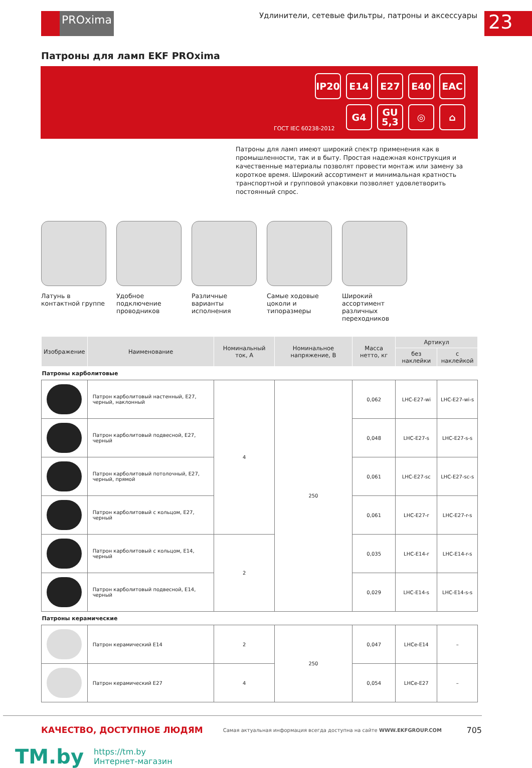PROxima
Удлинители, сетевые фильтры, патроны и аксессуары
23
Патроны для ламп EKF PROxima
IP20 E14 E27 E40 EAC G4 GU 5,3 ◎ ⌂
ГОСТ IEC 60238-2012
Патроны для ламп имеют широкий спектр применения как в промышленности, так и в быту. Простая надежная конструкция и качественные материалы позволят провести монтаж или замену за короткое время. Широкий ассортимент и минимальная кратность транспортной и групповой упаковки позволяет удовлетворить постоянный спрос.
Латунь в контактной группе
Удобное подключение проводников
Различные варианты исполнения
Самые ходовые цоколи и типоразмеры
Широкий ассортимент различных переходников
| Изображение | Наименование | Номинальный ток, А | Номинальное напряжение, В | Масса нетто, кг | Артикул | |
| --- | --- | --- | --- | --- | --- | --- |
| | | | | | без наклейки | с наклейкой |
| Патроны карболитовые | | | | | | |
| | Патрон карболитовый настенный, E27, черный, наклонный | 4 | 250 | 0,062 | LHC-E27-wi | LHC-E27-wi-s |
| | Патрон карболитовый подвесной, E27, черный | | | 0,048 | LHC-E27-s | LHC-E27-s-s |
| | Патрон карболитовый потолочный, E27, черный, прямой | | | 0,061 | LHC-E27-sc | LHC-E27-sc-s |
| | Патрон карболитовый с кольцом, E27, черный | | | 0,061 | LHC-E27-r | LHC-E27-r-s |
| | Патрон карболитовый с кольцом, E14, черный | 2 | | 0,035 | LHC-E14-r | LHC-E14-r-s |
| | Патрон карболитовый подвесной, E14, черный | | | 0,029 | LHC-E14-s | LHC-E14-s-s |
| Патроны керамические | | | | | | |
| | Патрон керамический E14 | 2 | 250 | 0,047 | LHCe-E14 | – |
| | Патрон керамический E27 | 4 | | 0,054 | LHCe-E27 | – |
КАЧЕСТВО, ДОСТУПНОЕ ЛЮДЯМ Самая актуальная информация всегда доступна на сайте WWW.EKFGROUP.COM 705
TM.by
https://tm.by
Интернет-магазин